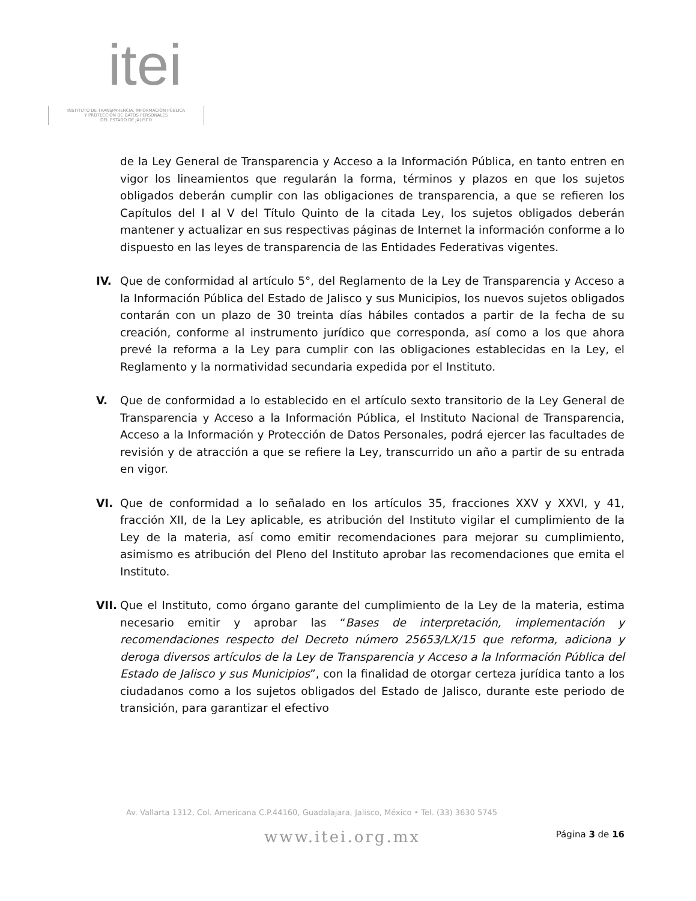itei
INSTITUTO DE TRANSPARENCIA, INFORMACIÓN PÚBLICA
Y PROTECCIÓN DE DATOS PERSONALES
DEL ESTADO DE JALISCO
de la Ley General de Transparencia y Acceso a la Información Pública, en tanto entren en vigor los lineamientos que regularán la forma, términos y plazos en que los sujetos obligados deberán cumplir con las obligaciones de transparencia, a que se refieren los Capítulos del I al V del Título Quinto de la citada Ley, los sujetos obligados deberán mantener y actualizar en sus respectivas páginas de Internet la información conforme a lo dispuesto en las leyes de transparencia de las Entidades Federativas vigentes.
IV. Que de conformidad al artículo 5°, del Reglamento de la Ley de Transparencia y Acceso a la Información Pública del Estado de Jalisco y sus Municipios, los nuevos sujetos obligados contarán con un plazo de 30 treinta días hábiles contados a partir de la fecha de su creación, conforme al instrumento jurídico que corresponda, así como a los que ahora prevé la reforma a la Ley para cumplir con las obligaciones establecidas en la Ley, el Reglamento y la normatividad secundaria expedida por el Instituto.
V. Que de conformidad a lo establecido en el artículo sexto transitorio de la Ley General de Transparencia y Acceso a la Información Pública, el Instituto Nacional de Transparencia, Acceso a la Información y Protección de Datos Personales, podrá ejercer las facultades de revisión y de atracción a que se refiere la Ley, transcurrido un año a partir de su entrada en vigor.
VI. Que de conformidad a lo señalado en los artículos 35, fracciones XXV y XXVI, y 41, fracción XII, de la Ley aplicable, es atribución del Instituto vigilar el cumplimiento de la Ley de la materia, así como emitir recomendaciones para mejorar su cumplimiento, asimismo es atribución del Pleno del Instituto aprobar las recomendaciones que emita el Instituto.
VII.
Que el Instituto, como órgano garante del cumplimiento de la Ley de la materia, estima necesario emitir y aprobar las “Bases de interpretación, implementación y recomendaciones respecto del Decreto número 25653/LX/15 que reforma, adiciona y deroga diversos artículos de la Ley de Transparencia y Acceso a la Información Pública del Estado de Jalisco y sus Municipios”, con la finalidad de otorgar certeza jurídica tanto a los ciudadanos como a los sujetos obligados del Estado de Jalisco, durante este periodo de transición, para garantizar el efectivo
Av. Vallarta 1312, Col. Americana C.P.44160, Guadalajara, Jalisco, México • Tel. (33) 3630 5745
www.itei.org.mx
Página 3 de 16